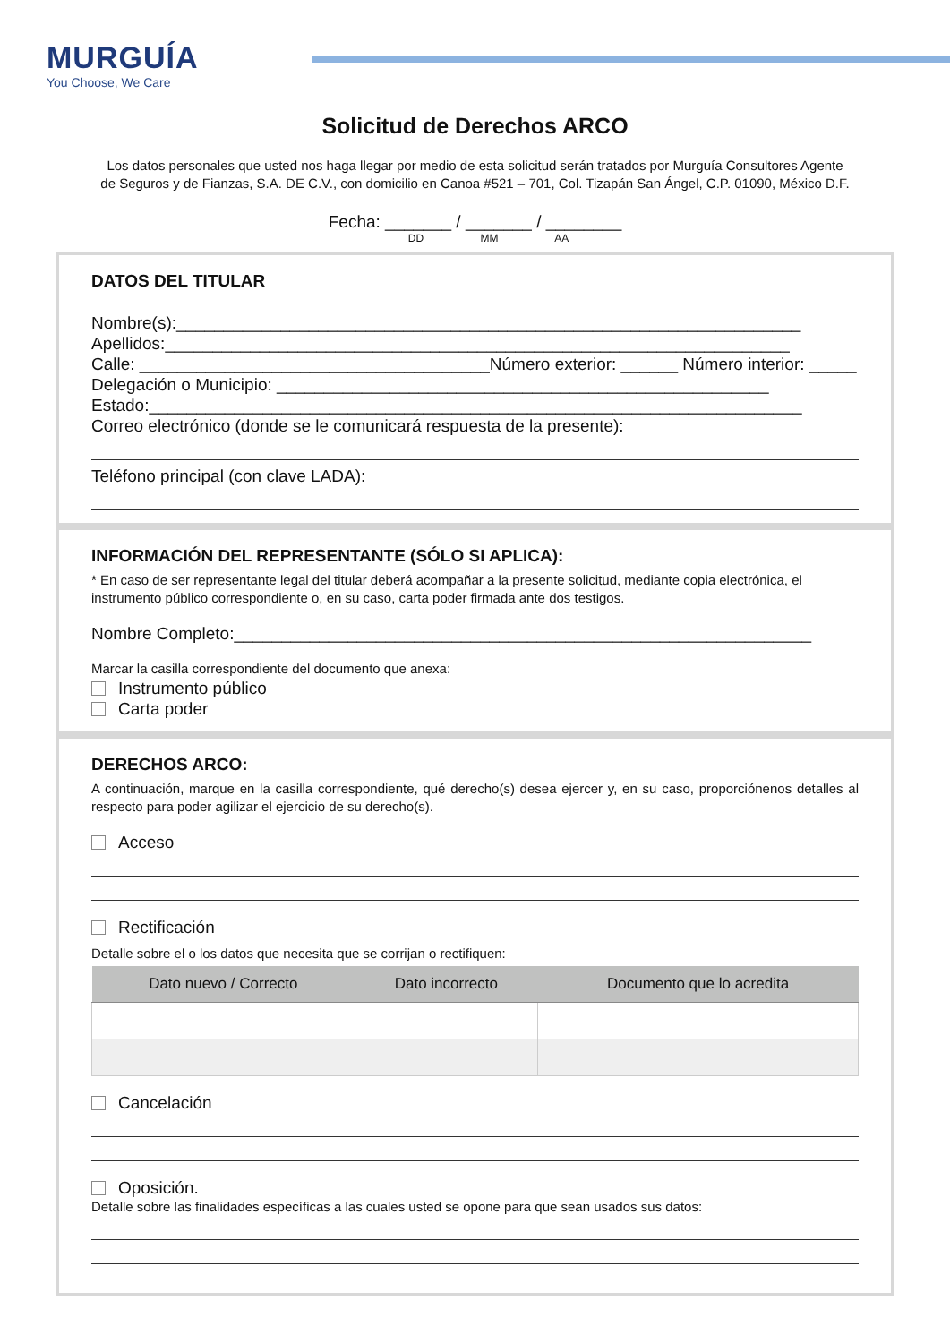MURGUÍA
You Choose, We Care
Solicitud de Derechos ARCO
Los datos personales que usted nos haga llegar por medio de esta solicitud serán tratados por Murguía Consultores Agente de Seguros y de Fianzas, S.A. DE C.V., con domicilio en Canoa #521 – 701, Col. Tizapán San Ángel, C.P. 01090, México D.F.
Fecha: _______ / _______ / ________
DD MM AA
DATOS DEL TITULAR
Nombre(s):__________________________________________________________________
Apellidos:__________________________________________________________________
Calle: _____________________________________Número exterior: ______ Número interior: _____
Delegación o Municipio: ____________________________________________________
Estado:_____________________________________________________________________
Correo electrónico (donde se le comunicará respuesta de la presente):
Teléfono principal (con clave LADA):
INFORMACIÓN DEL REPRESENTANTE (SÓLO SI APLICA):
* En caso de ser representante legal del titular deberá acompañar a la presente solicitud, mediante copia electrónica, el instrumento público correspondiente o, en su caso, carta poder firmada ante dos testigos.
Nombre Completo:_____________________________________________________________
Marcar la casilla correspondiente del documento que anexa:
Instrumento público
Carta poder
DERECHOS ARCO:
A continuación, marque en la casilla correspondiente, qué derecho(s) desea ejercer y, en su caso, proporciónenos detalles al respecto para poder agilizar el ejercicio de su derecho(s).
Acceso
Rectificación
Detalle sobre el o los datos que necesita que se corrijan o rectifiquen:
| Dato nuevo / Correcto | Dato incorrecto | Documento que lo acredita |
| --- | --- | --- |
Cancelación
Oposición.
Detalle sobre las finalidades específicas a las cuales usted se opone para que sean usados sus datos: